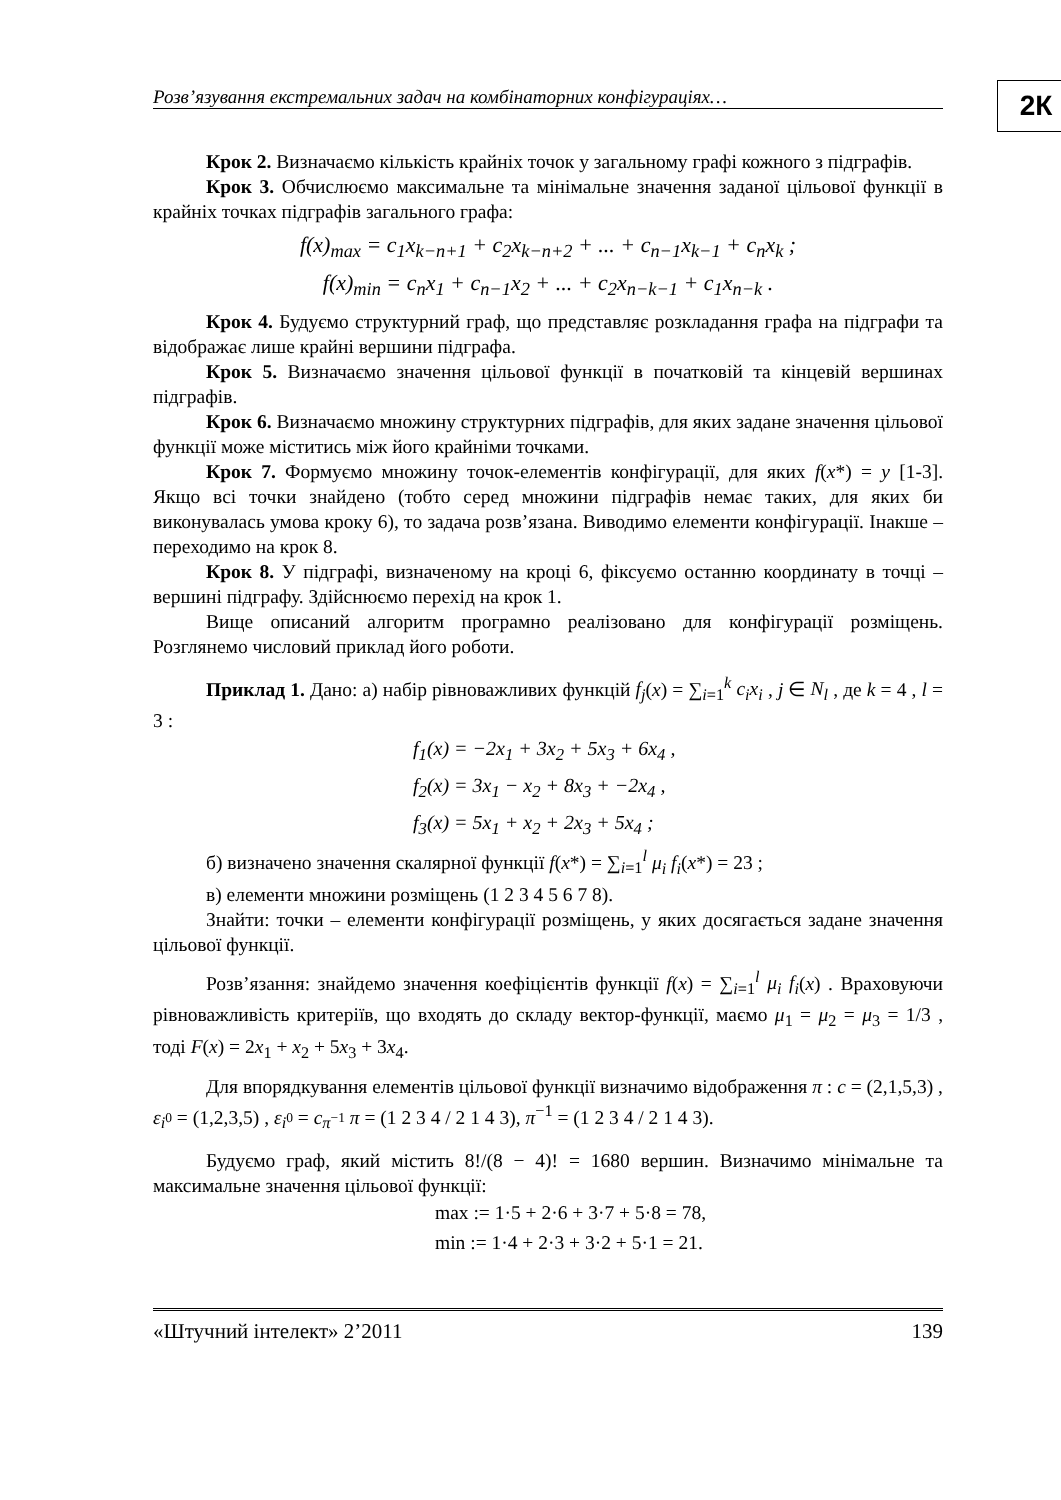Розв’язування екстремальних задач на комбінаторних конфігураціях…
2К
Крок 2. Визначаємо кількість крайніх точок у загальному графі кожного з підграфів.
Крок 3. Обчислюємо максимальне та мінімальне значення заданої цільової функції в крайніх точках підграфів загального графа:
f(x)<sub>max</sub> = c<sub>1</sub>x<sub>k−n+1</sub> + c<sub>2</sub>x<sub>k−n+2</sub> + ... + c<sub>n−1</sub>x<sub>k−1</sub> + c<sub>n</sub>x<sub>k</sub> ;
f(x)<sub>min</sub> = c<sub>n</sub>x<sub>1</sub> + c<sub>n−1</sub>x<sub>2</sub> + ... + c<sub>2</sub>x<sub>n−k−1</sub> + c<sub>1</sub>x<sub>n−k</sub> .
Крок 4. Будуємо структурний граф, що представляє розкладання графа на підграфи та відображає лише крайні вершини підграфа.
Крок 5. Визначаємо значення цільової функції в початковій та кінцевій вершинах підграфів.
Крок 6. Визначаємо множину структурних підграфів, для яких задане значення цільової функції може міститись між його крайніми точками.
Крок 7. Формуємо множину точок-елементів конфігурації, для яких f(x*) = y [1-3]. Якщо всі точки знайдено (тобто серед множини підграфів немає таких, для яких би виконувалась умова кроку 6), то задача розв’язана. Виводимо елементи конфігурації. Інакше – переходимо на крок 8.
Крок 8. У підграфі, визначеному на кроці 6, фіксуємо останню координату в точці – вершині підграфу. Здійснюємо перехід на крок 1.
Вище описаний алгоритм програмно реалізовано для конфігурації розміщень. Розглянемо числовий приклад його роботи.
Приклад 1. Дано: а) набір рівноважливих функцій f<sub>j</sub>(x) = ∑<sub>i=1</sub><sup>k</sup> c<sub>i</sub>x<sub>i</sub> , j ∈ N<sub>l</sub> , де k = 4 , l = 3 :
f<sub>1</sub>(x) = −2x<sub>1</sub> + 3x<sub>2</sub> + 5x<sub>3</sub> + 6x<sub>4</sub> ,
f<sub>2</sub>(x) = 3x<sub>1</sub> − x<sub>2</sub> + 8x<sub>3</sub> + −2x<sub>4</sub> ,
f<sub>3</sub>(x) = 5x<sub>1</sub> + x<sub>2</sub> + 2x<sub>3</sub> + 5x<sub>4</sub> ;
б) визначено значення скалярної функції f(x*) = ∑<sub>i=1</sub><sup>l</sup> μ<sub>i</sub> f<sub>i</sub>(x*) = 23 ;
в) елементи множини розміщень (1 2 3 4 5 6 7 8).
Знайти: точки – елементи конфігурації розміщень, у яких досягається задане значення цільової функції.
Розв’язання: знайдемо значення коефіцієнтів функції f(x) = ∑<sub>i=1</sub><sup>l</sup> μ<sub>i</sub> f<sub>i</sub>(x) . Враховуючи рівноважливість критеріїв, що входять до складу вектор-функції, маємо μ<sub>1</sub> = μ<sub>2</sub> = μ<sub>3</sub> = 1/3 , тоді F(x) = 2x<sub>1</sub> + x<sub>2</sub> + 5x<sub>3</sub> + 3x<sub>4</sub>.
Для впорядкування елементів цільової функції визначимо відображення π : c = (2,1,5,3) , ε<sub>i<sup>0</sup></sub> = (1,2,3,5) , ε<sub>i<sup>0</sup></sub> = c<sub>π<sup>−1</sup></sub> π = (1 2 3 4 / 2 1 4 3), π<sup>−1</sup> = (1 2 3 4 / 2 1 4 3).
Будуємо граф, який містить 8!/(8 − 4)! = 1680 вершин. Визначимо мінімальне та максимальне значення цільової функції:
max := 1·5 + 2·6 + 3·7 + 5·8 = 78,
min := 1·4 + 2·3 + 3·2 + 5·1 = 21.
«Штучний інтелект» 2’2011 139